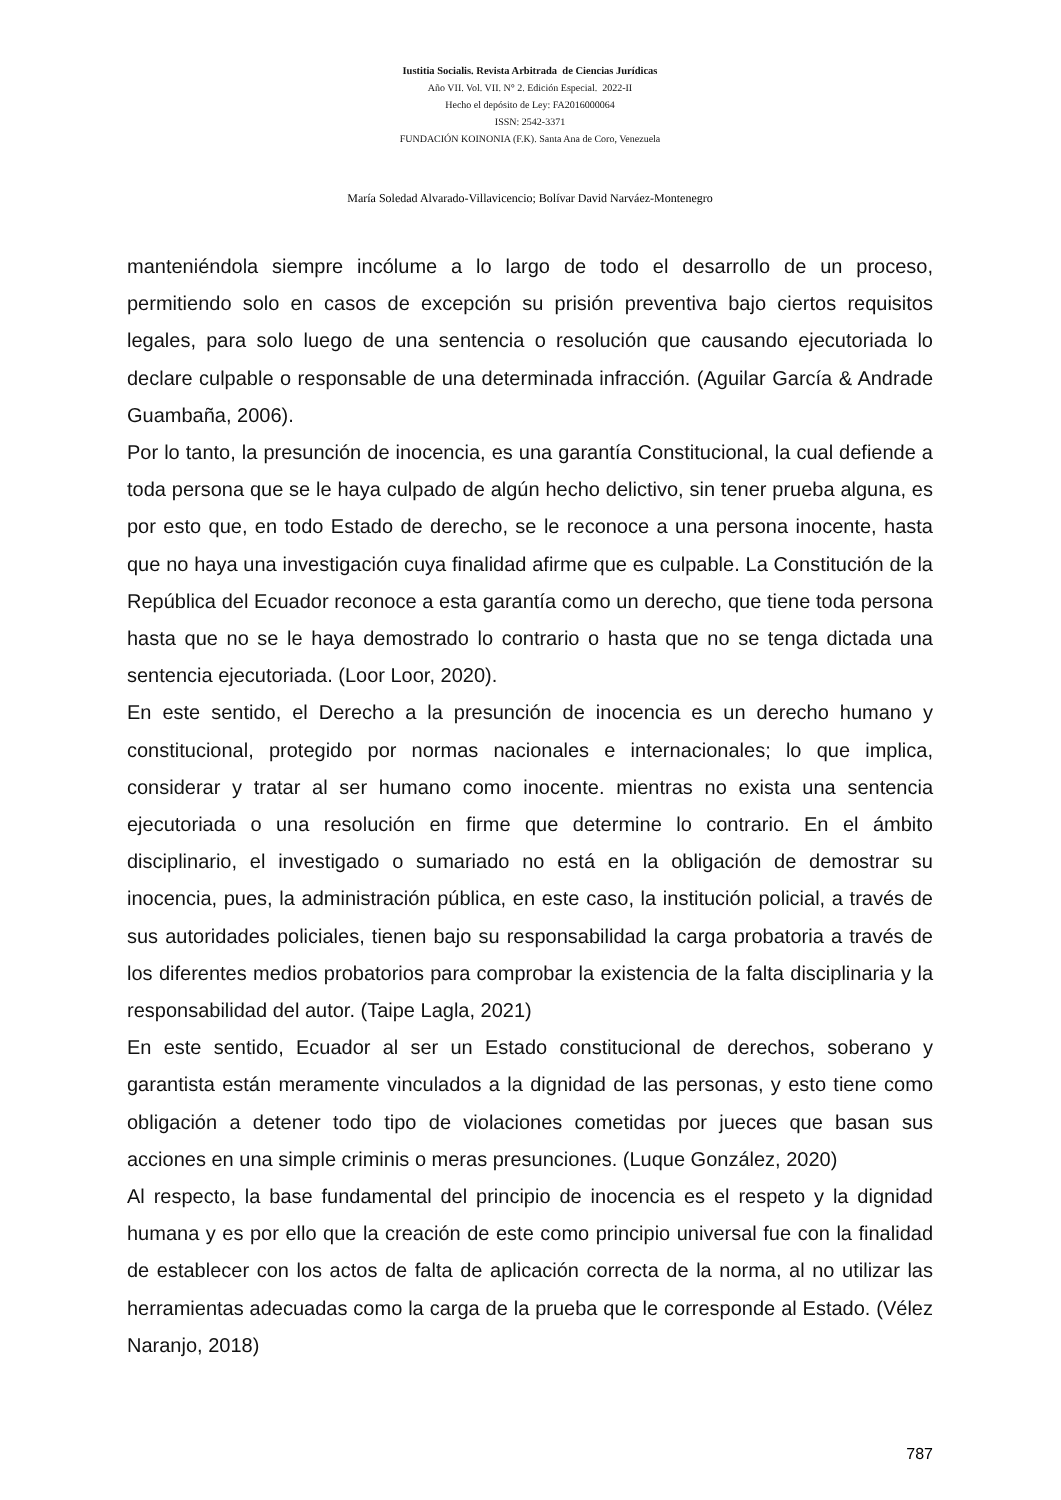Iustitia Socialis. Revista Arbitrada de Ciencias Jurídicas
Año VII. Vol. VII. N° 2. Edición Especial. 2022-II
Hecho el depósito de Ley: FA2016000064
ISSN: 2542-3371
FUNDACIÓN KOINONIA (F.K). Santa Ana de Coro, Venezuela
María Soledad Alvarado-Villavicencio; Bolívar David Narváez-Montenegro
manteniéndola siempre incólume a lo largo de todo el desarrollo de un proceso, permitiendo solo en casos de excepción su prisión preventiva bajo ciertos requisitos legales, para solo luego de una sentencia o resolución que causando ejecutoriada lo declare culpable o responsable de una determinada infracción. (Aguilar García & Andrade Guambaña, 2006).
Por lo tanto, la presunción de inocencia, es una garantía Constitucional, la cual defiende a toda persona que se le haya culpado de algún hecho delictivo, sin tener prueba alguna, es por esto que, en todo Estado de derecho, se le reconoce a una persona inocente, hasta que no haya una investigación cuya finalidad afirme que es culpable. La Constitución de la República del Ecuador reconoce a esta garantía como un derecho, que tiene toda persona hasta que no se le haya demostrado lo contrario o hasta que no se tenga dictada una sentencia ejecutoriada. (Loor Loor, 2020).
En este sentido, el Derecho a la presunción de inocencia es un derecho humano y constitucional, protegido por normas nacionales e internacionales; lo que implica, considerar y tratar al ser humano como inocente. mientras no exista una sentencia ejecutoriada o una resolución en firme que determine lo contrario. En el ámbito disciplinario, el investigado o sumariado no está en la obligación de demostrar su inocencia, pues, la administración pública, en este caso, la institución policial, a través de sus autoridades policiales, tienen bajo su responsabilidad la carga probatoria a través de los diferentes medios probatorios para comprobar la existencia de la falta disciplinaria y la responsabilidad del autor. (Taipe Lagla, 2021)
En este sentido, Ecuador al ser un Estado constitucional de derechos, soberano y garantista están meramente vinculados a la dignidad de las personas, y esto tiene como obligación a detener todo tipo de violaciones cometidas por jueces que basan sus acciones en una simple criminis o meras presunciones. (Luque González, 2020)
Al respecto, la base fundamental del principio de inocencia es el respeto y la dignidad humana y es por ello que la creación de este como principio universal fue con la finalidad de establecer con los actos de falta de aplicación correcta de la norma, al no utilizar las herramientas adecuadas como la carga de la prueba que le corresponde al Estado. (Vélez Naranjo, 2018)
787